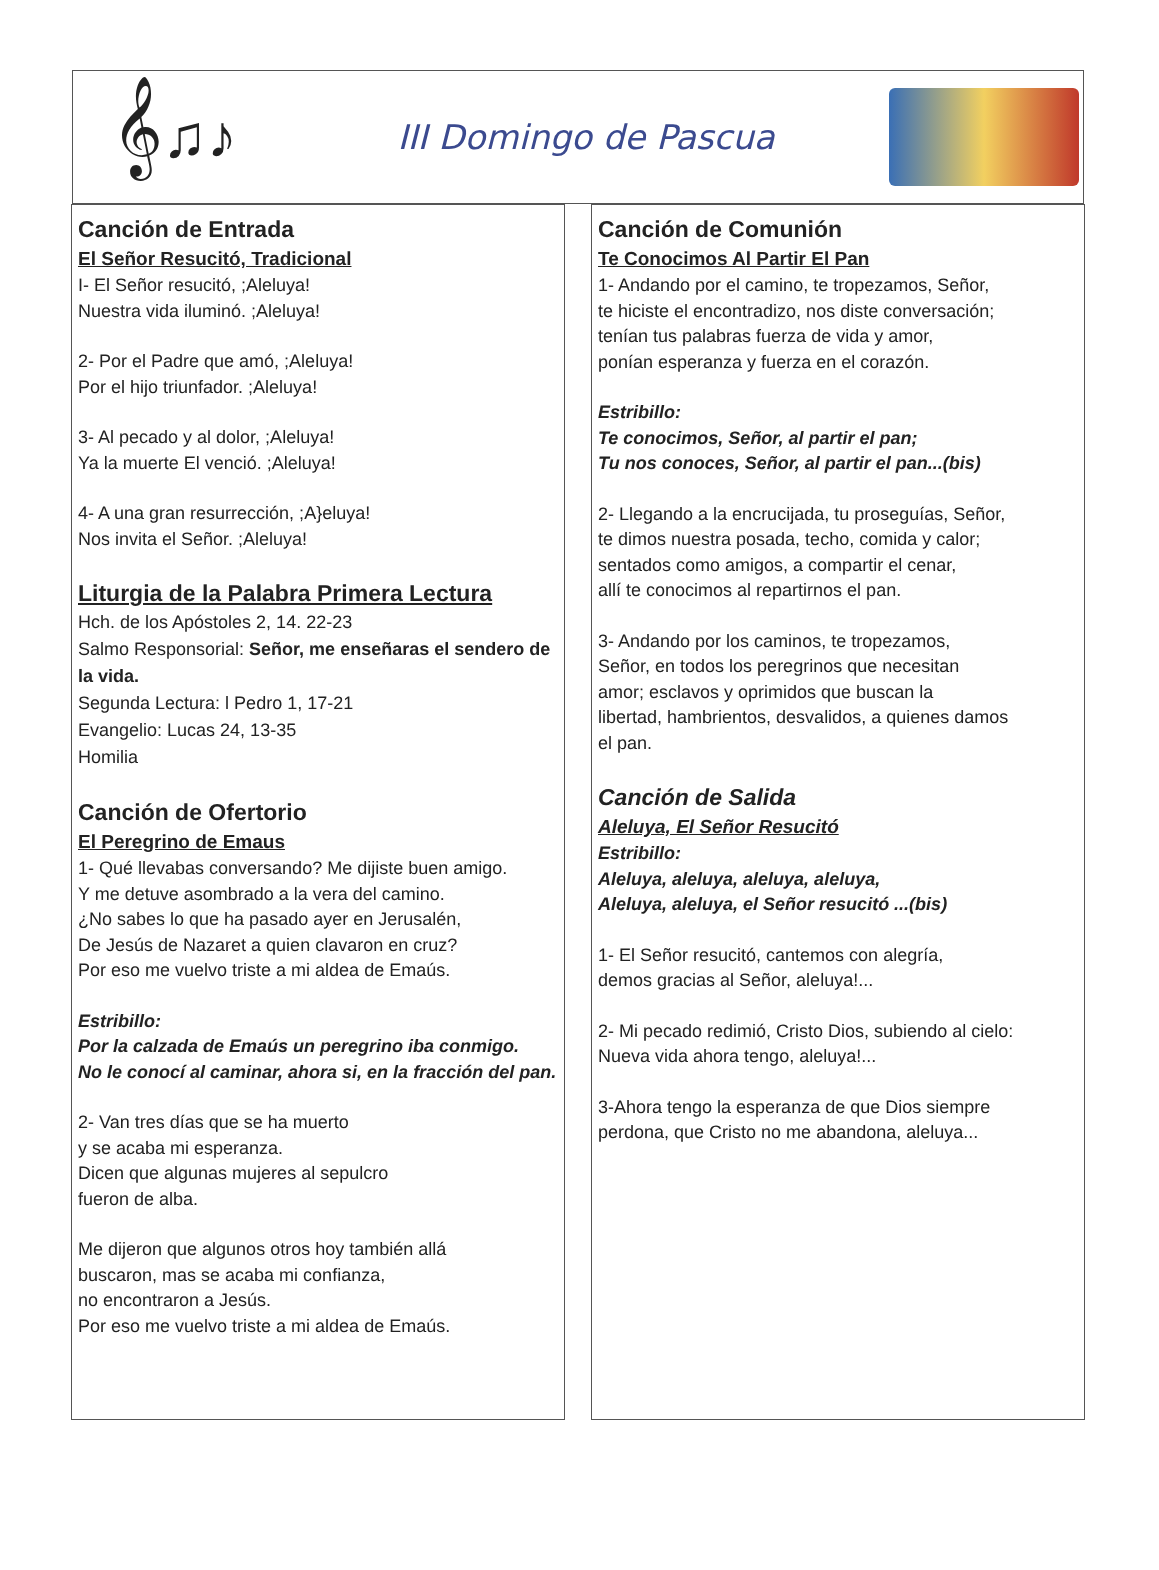𝄞♫♪
III Domingo de Pascua
Canción de Entrada
El Señor Resucitó, Tradicional
I- El Señor resucitó, ;Aleluya!
Nuestra vida iluminó. ;Aleluya!
2- Por el Padre que amó, ;Aleluya!
Por el hijo triunfador. ;Aleluya!
3- Al pecado y al dolor, ;Aleluya!
Ya la muerte El venció. ;Aleluya!
4- A una gran resurrección, ;A}eluya!
Nos invita el Señor. ;Aleluya!
Liturgia de la Palabra Primera Lectura
Hch. de los Apóstoles 2, 14. 22-23
Salmo Responsorial: Señor, me enseñaras el sendero de la vida.
Segunda Lectura: l Pedro 1, 17-21
Evangelio: Lucas 24, 13-35
Homilia
Canción de Ofertorio
El Peregrino de Emaus
1- Qué llevabas conversando? Me dijiste buen amigo.
Y me detuve asombrado a la vera del camino.
¿No sabes lo que ha pasado ayer en Jerusalén,
De Jesús de Nazaret a quien clavaron en cruz?
Por eso me vuelvo triste a mi aldea de Emaús.
Estribillo:
Por la calzada de Emaús un peregrino iba conmigo.
No le conocí al caminar, ahora si, en la fracción del pan.
2- Van tres días que se ha muerto
y se acaba mi esperanza.
Dicen que algunas mujeres al sepulcro
fueron de alba.
Me dijeron que algunos otros hoy también allá
buscaron, mas se acaba mi confianza,
no encontraron a Jesús.
Por eso me vuelvo triste a mi aldea de Emaús.
Canción de Comunión
Te Conocimos Al Partir El Pan
1- Andando por el camino, te tropezamos, Señor,
te hiciste el encontradizo, nos diste conversación;
tenían tus palabras fuerza de vida y amor,
ponían esperanza y fuerza en el corazón.
Estribillo:
Te conocimos, Señor, al partir el pan;
Tu nos conoces, Señor, al partir el pan...(bis)
2- Llegando a la encrucijada, tu proseguías, Señor,
te dimos nuestra posada, techo, comida y calor;
sentados como amigos, a compartir el cenar,
allí te conocimos al repartirnos el pan.
3- Andando por los caminos, te tropezamos,
Señor, en todos los peregrinos que necesitan
amor; esclavos y oprimidos que buscan la
libertad, hambrientos, desvalidos, a quienes damos
el pan.
Canción de Salida
Aleluya, El Señor Resucitó
Estribillo:
Aleluya, aleluya, aleluya, aleluya,
Aleluya, aleluya, el Señor resucitó ...(bis)
1- El Señor resucitó, cantemos con alegría,
demos gracias al Señor, aleluya!...
2- Mi pecado redimió, Cristo Dios, subiendo al cielo:
Nueva vida ahora tengo, aleluya!...
3-Ahora tengo la esperanza de que Dios siempre
perdona, que Cristo no me abandona, aleluya...